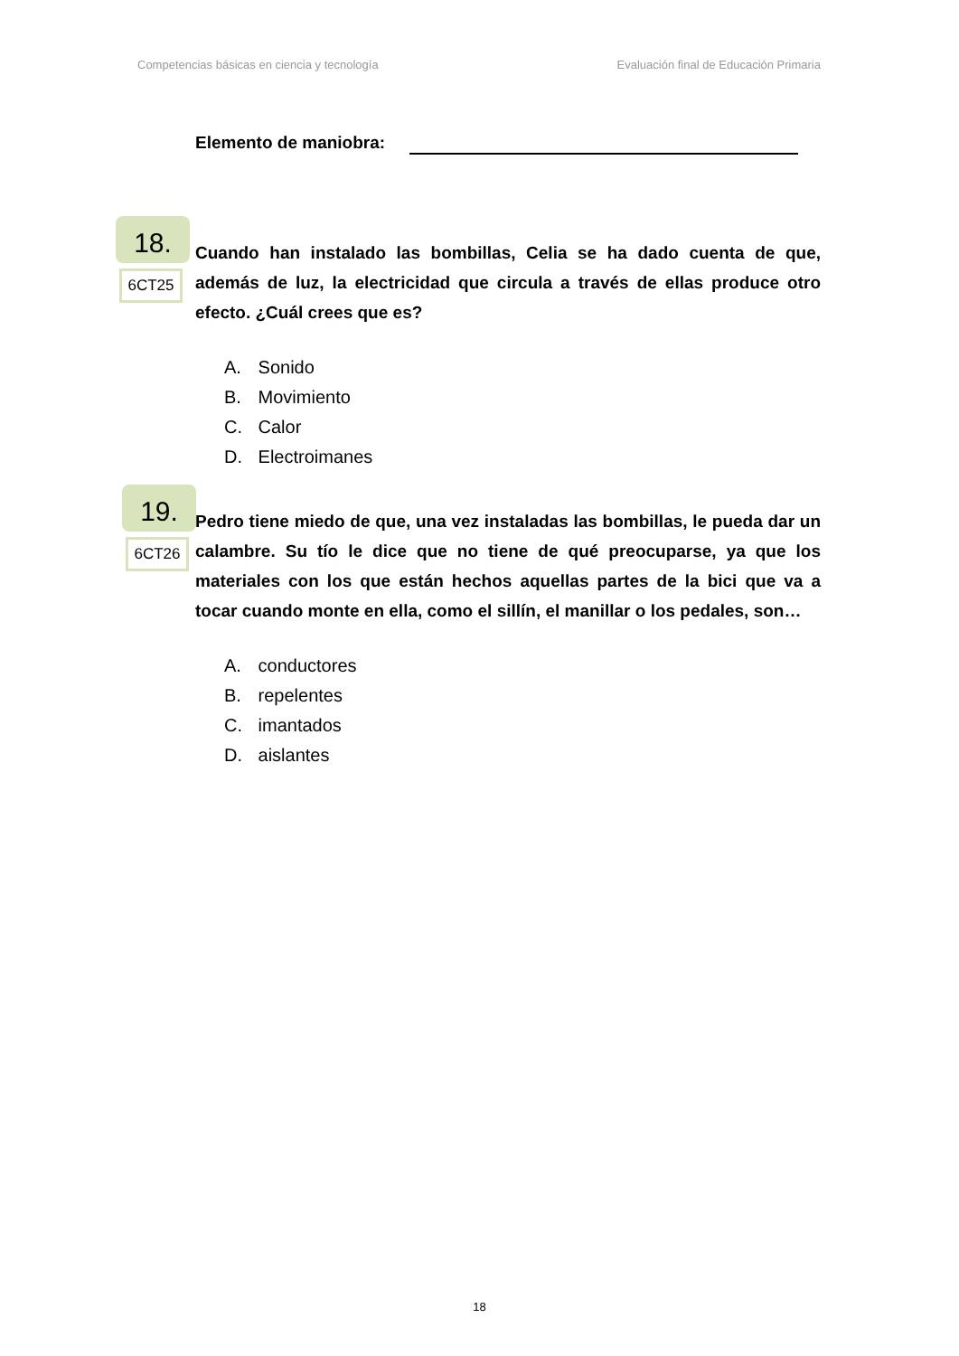Competencias básicas en ciencia y tecnología Evaluación final de Educación Primaria
Elemento de maniobra:
18.
6CT25
Cuando han instalado las bombillas, Celia se ha dado cuenta de que, además de luz, la electricidad que circula a través de ellas produce otro efecto. ¿Cuál crees que es?
A. Sonido
B. Movimiento
C. Calor
D. Electroimanes
19.
6CT26
Pedro tiene miedo de que, una vez instaladas las bombillas, le pueda dar un calambre. Su tío le dice que no tiene de qué preocuparse, ya que los materiales con los que están hechos aquellas partes de la bici que va a tocar cuando monte en ella, como el sillín, el manillar o los pedales, son…
A. conductores
B. repelentes
C. imantados
D. aislantes
18